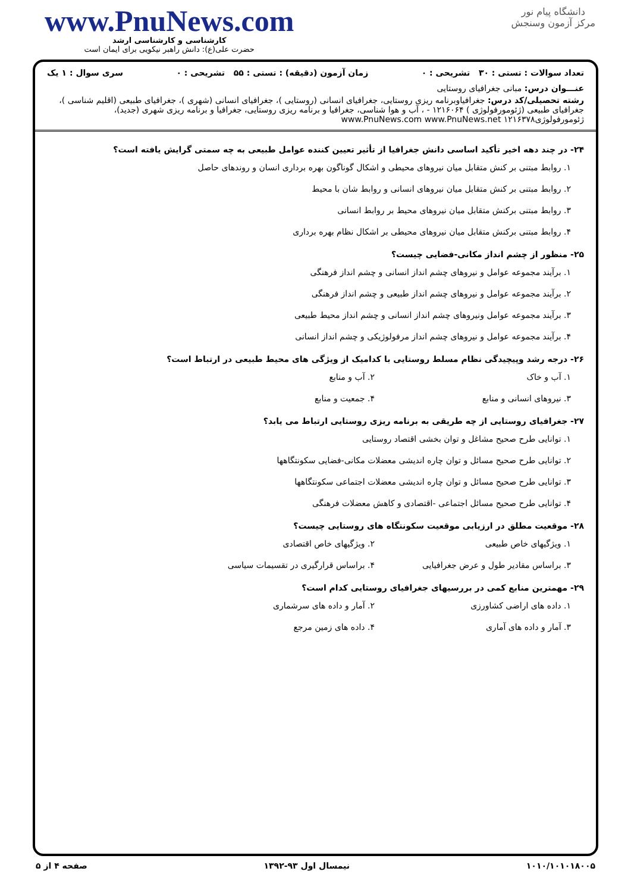www.PnuNews.com
کارشناسی و کارشناسی ارشد
حضرت علی(ع): دانش راهبر نیکویی برای ایمان است
دانشگاه پیام نور
مرکز آزمون وسنجش
تعداد سوالات : تستی : ۳۰ تشریحی : ۰ زمان آزمون (دقیقه) : تستی : ۵۵ تشریحی : ۰ سری سوال : ۱ یک
عنـــوان درس: مبانی جغرافیای روستایی
رشته تحصیلی/کد درس: جغرافیاوبرنامه ریزی روستایی، جغرافیای انسانی (روستایی )، جغرافیای انسانی (شهری )، جغرافیای طبیعی (اقلیم شناسی )، جغرافیای طبیعی (ژئومورفولوژی ) ۱۲۱۶۰۶۴ - ، آب و هوا شناسی، جغرافیا و برنامه ریزی روستایی، جغرافیا و برنامه ریزی شهری (جدید)، ژئومورفولوژی۱۲۱۶۳۷۸ www.PnuNews.com www.PnuNews.net
۲۴- در چند دهه اخیر تأکید اساسی دانش جغرافیا از تأثیر تعیین کننده عوامل طبیعی به چه سمتی گرایش یافته است؟
۱. روابط مبتنی بر کنش متقابل میان نیروهای محیطی و اشکال گوناگون بهره برداری انسان و روندهای حاصل
۲. روابط مبتنی بر کنش متقابل میان نیروهای انسانی و روابط شان با محیط
۳. روابط مبتنی برکنش متقابل میان نیروهای محیط بر روابط انسانی
۴. روابط مبتنی برکنش متقابل میان نیروهای محیطی بر اشکال نظام بهره برداری
۲۵- منظور از چشم انداز مکانی-فضایی چیست؟
۱. برآیند مجموعه عوامل و نیروهای چشم انداز انسانی و چشم انداز فرهنگی
۲. برآیند مجموعه عوامل و نیروهای چشم انداز طبیعی و چشم انداز فرهنگی
۳. برآیند مجموعه عوامل ونیروهای چشم انداز انسانی و چشم انداز محیط طبیعی
۴. برآیند مجموعه عوامل و نیروهای چشم انداز مرفولوژیکی و چشم انداز انسانی
۲۶- درجه رشد وپیچیدگی نظام مسلط روستایی با کدامیک از ویژگی های محیط طبیعی در ارتباط است؟
۱. آب و خاک ۲. آب و منابع
۳. نیروهای انسانی و منابع ۴. جمعیت و منابع
۲۷- جغرافیای روستایی از چه طریقی به برنامه ریزی روستایی ارتباط می یابد؟
۱. توانایی طرح صحیح مشاغل و توان بخشی اقتصاد روستایی
۲. توانایی طرح صحیح مسائل و توان چاره اندیشی معضلات مکانی-فضایی سکونتگاهها
۳. توانایی طرح صحیح مسائل و توان چاره اندیشی معضلات اجتماعی سکونتگاهها
۴. توانایی طرح صحیح مسائل اجتماعی -اقتصادی و کاهش معضلات فرهنگی
۲۸- موقعیت مطلق در ارزیابی موقعیت سکونتگاه های روستایی چیست؟
۱. ویژگیهای خاص طبیعی ۲. ویژگیهای خاص اقتصادی
۳. براساس مقادیر طول و عرض جغرافیایی ۴. براساس قرارگیری در تقسیمات سیاسی
۲۹- مهمترین منابع کمی در بررسیهای جغرافیای روستایی کدام است؟
۱. داده های اراضی کشاورزی ۲. آمار و داده های سرشماری
۳. آمار و داده های آماری ۴. داده های زمین مرجع
۱۰۱۰/۱۰۱۰۱۸۰۰۵ نیمسال اول ۹۳-۱۳۹۲ صفحه ۴ از ۵